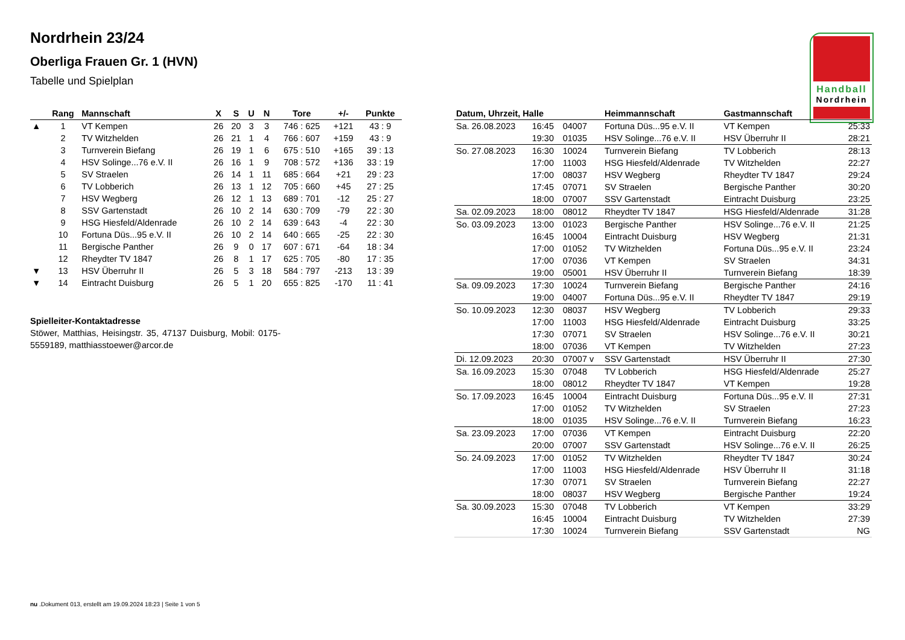Nordrhein 23/24
Oberliga Frauen Gr. 1 (HVN)
Tabelle und Spielplan
Handball
Nordrhein
| | Rang | Mannschaft | X | S | U | N | Tore | +/- | Punkte |
| --- | --- | --- | --- | --- | --- | --- | --- | --- | --- |
| ▲ | 1 | VT Kempen | 26 | 20 | 3 | 3 | 746 : 625 | +121 | 43 : 9 |
| | 2 | TV Witzhelden | 26 | 21 | 1 | 4 | 766 : 607 | +159 | 43 : 9 |
| | 3 | Turnverein Biefang | 26 | 19 | 1 | 6 | 675 : 510 | +165 | 39 : 13 |
| | 4 | HSV Solinge...76 e.V. II | 26 | 16 | 1 | 9 | 708 : 572 | +136 | 33 : 19 |
| | 5 | SV Straelen | 26 | 14 | 1 | 11 | 685 : 664 | +21 | 29 : 23 |
| | 6 | TV Lobberich | 26 | 13 | 1 | 12 | 705 : 660 | +45 | 27 : 25 |
| | 7 | HSV Wegberg | 26 | 12 | 1 | 13 | 689 : 701 | -12 | 25 : 27 |
| | 8 | SSV Gartenstadt | 26 | 10 | 2 | 14 | 630 : 709 | -79 | 22 : 30 |
| | 9 | HSG Hiesfeld/Aldenrade | 26 | 10 | 2 | 14 | 639 : 643 | -4 | 22 : 30 |
| | 10 | Fortuna Düs...95 e.V. II | 26 | 10 | 2 | 14 | 640 : 665 | -25 | 22 : 30 |
| | 11 | Bergische Panther | 26 | 9 | 0 | 17 | 607 : 671 | -64 | 18 : 34 |
| | 12 | Rheydter TV 1847 | 26 | 8 | 1 | 17 | 625 : 705 | -80 | 17 : 35 |
| ▼ | 13 | HSV Überruhr II | 26 | 5 | 3 | 18 | 584 : 797 | -213 | 13 : 39 |
| ▼ | 14 | Eintracht Duisburg | 26 | 5 | 1 | 20 | 655 : 825 | -170 | 11 : 41 |
Spielleiter-Kontaktadresse
Stöwer, Matthias, Heisingstr. 35, 47137 Duisburg, Mobil: 0175-5559189, matthiasstoewer@arcor.de
| Datum, Uhrzeit, Halle | | | Heimmannschaft | Gastmannschaft | |
| --- | --- | --- | --- | --- | --- |
| Sa. 26.08.2023 | 16:45 | 04007 | Fortuna Düs...95 e.V. II | VT Kempen | 25:33 |
| | 19:30 | 01035 | HSV Solinge...76 e.V. II | HSV Überruhr II | 28:21 |
| So. 27.08.2023 | 16:30 | 10024 | Turnverein Biefang | TV Lobberich | 28:13 |
| | 17:00 | 11003 | HSG Hiesfeld/Aldenrade | TV Witzhelden | 22:27 |
| | 17:00 | 08037 | HSV Wegberg | Rheydter TV 1847 | 29:24 |
| | 17:45 | 07071 | SV Straelen | Bergische Panther | 30:20 |
| | 18:00 | 07007 | SSV Gartenstadt | Eintracht Duisburg | 23:25 |
| Sa. 02.09.2023 | 18:00 | 08012 | Rheydter TV 1847 | HSG Hiesfeld/Aldenrade | 31:28 |
| So. 03.09.2023 | 13:00 | 01023 | Bergische Panther | HSV Solinge...76 e.V. II | 21:25 |
| | 16:45 | 10004 | Eintracht Duisburg | HSV Wegberg | 21:31 |
| | 17:00 | 01052 | TV Witzhelden | Fortuna Düs...95 e.V. II | 23:24 |
| | 17:00 | 07036 | VT Kempen | SV Straelen | 34:31 |
| | 19:00 | 05001 | HSV Überruhr II | Turnverein Biefang | 18:39 |
| Sa. 09.09.2023 | 17:30 | 10024 | Turnverein Biefang | Bergische Panther | 24:16 |
| | 19:00 | 04007 | Fortuna Düs...95 e.V. II | Rheydter TV 1847 | 29:19 |
| So. 10.09.2023 | 12:30 | 08037 | HSV Wegberg | TV Lobberich | 29:33 |
| | 17:00 | 11003 | HSG Hiesfeld/Aldenrade | Eintracht Duisburg | 33:25 |
| | 17:30 | 07071 | SV Straelen | HSV Solinge...76 e.V. II | 30:21 |
| | 18:00 | 07036 | VT Kempen | TV Witzhelden | 27:23 |
| Di. 12.09.2023 | 20:30 | 07007 v | SSV Gartenstadt | HSV Überruhr II | 27:30 |
| Sa. 16.09.2023 | 15:30 | 07048 | TV Lobberich | HSG Hiesfeld/Aldenrade | 25:27 |
| | 18:00 | 08012 | Rheydter TV 1847 | VT Kempen | 19:28 |
| So. 17.09.2023 | 16:45 | 10004 | Eintracht Duisburg | Fortuna Düs...95 e.V. II | 27:31 |
| | 17:00 | 01052 | TV Witzhelden | SV Straelen | 27:23 |
| | 18:00 | 01035 | HSV Solinge...76 e.V. II | Turnverein Biefang | 16:23 |
| Sa. 23.09.2023 | 17:00 | 07036 | VT Kempen | Eintracht Duisburg | 22:20 |
| | 20:00 | 07007 | SSV Gartenstadt | HSV Solinge...76 e.V. II | 26:25 |
| So. 24.09.2023 | 17:00 | 01052 | TV Witzhelden | Rheydter TV 1847 | 30:24 |
| | 17:00 | 11003 | HSG Hiesfeld/Aldenrade | HSV Überruhr II | 31:18 |
| | 17:30 | 07071 | SV Straelen | Turnverein Biefang | 22:27 |
| | 18:00 | 08037 | HSV Wegberg | Bergische Panther | 19:24 |
| Sa. 30.09.2023 | 15:30 | 07048 | TV Lobberich | VT Kempen | 33:29 |
| | 16:45 | 10004 | Eintracht Duisburg | TV Witzhelden | 27:39 |
| | 17:30 | 10024 | Turnverein Biefang | SSV Gartenstadt | NG |
nu .Dokument 013, erstellt am 19.09.2024 18:23 | Seite 1 von 5